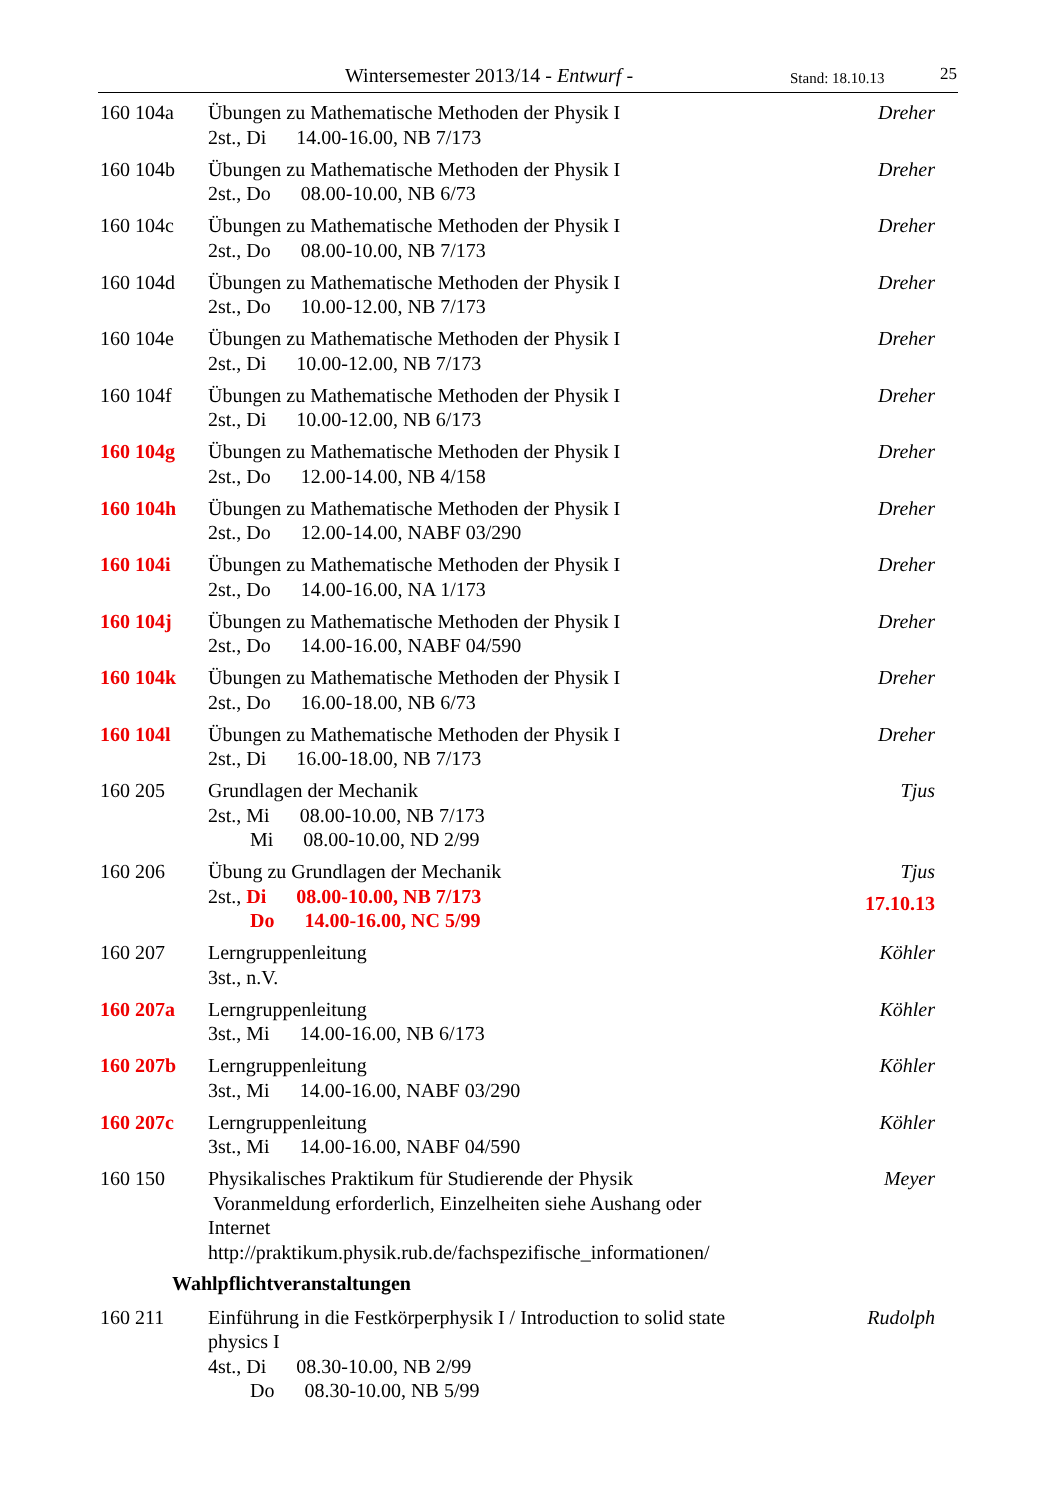Wintersemester 2013/14 - Entwurf - Stand: 18.10.13 25
160 104a Übungen zu Mathematische Methoden der Physik I
2st., Di 14.00-16.00, NB 7/173
Dreher
160 104b Übungen zu Mathematische Methoden der Physik I
2st., Do 08.00-10.00, NB 6/73
Dreher
160 104c Übungen zu Mathematische Methoden der Physik I
2st., Do 08.00-10.00, NB 7/173
Dreher
160 104d Übungen zu Mathematische Methoden der Physik I
2st., Do 10.00-12.00, NB 7/173
Dreher
160 104e Übungen zu Mathematische Methoden der Physik I
2st., Di 10.00-12.00, NB 7/173
Dreher
160 104f Übungen zu Mathematische Methoden der Physik I
2st., Di 10.00-12.00, NB 6/173
Dreher
160 104g Übungen zu Mathematische Methoden der Physik I
2st., Do 12.00-14.00, NB 4/158
Dreher
160 104h Übungen zu Mathematische Methoden der Physik I
2st., Do 12.00-14.00, NABF 03/290
Dreher
160 104i Übungen zu Mathematische Methoden der Physik I
2st., Do 14.00-16.00, NA 1/173
Dreher
160 104j Übungen zu Mathematische Methoden der Physik I
2st., Do 14.00-16.00, NABF 04/590
Dreher
160 104k Übungen zu Mathematische Methoden der Physik I
2st., Do 16.00-18.00, NB 6/73
Dreher
160 104l Übungen zu Mathematische Methoden der Physik I
2st., Di 16.00-18.00, NB 7/173
Dreher
160 205 Grundlagen der Mechanik
2st., Mi 08.00-10.00, NB 7/173
Mi 08.00-10.00, ND 2/99
Tjus
160 206 Übung zu Grundlagen der Mechanik
2st., Di 08.00-10.00, NB 7/173
Do 14.00-16.00, NC 5/99
Tjus
17.10.13
160 207 Lerngruppenleitung
3st., n.V.
Köhler
160 207a Lerngruppenleitung
3st., Mi 14.00-16.00, NB 6/173
Köhler
160 207b Lerngruppenleitung
3st., Mi 14.00-16.00, NABF 03/290
Köhler
160 207c Lerngruppenleitung
3st., Mi 14.00-16.00, NABF 04/590
Köhler
160 150 Physikalisches Praktikum für Studierende der Physik
Voranmeldung erforderlich, Einzelheiten siehe Aushang oder Internet
http://praktikum.physik.rub.de/fachspezifische_informationen/
Meyer
Wahlpflichtveranstaltungen
160 211 Einführung in die Festkörperphysik I / Introduction to solid state physics I
4st., Di 08.30-10.00, NB 2/99
Do 08.30-10.00, NB 5/99
Rudolph